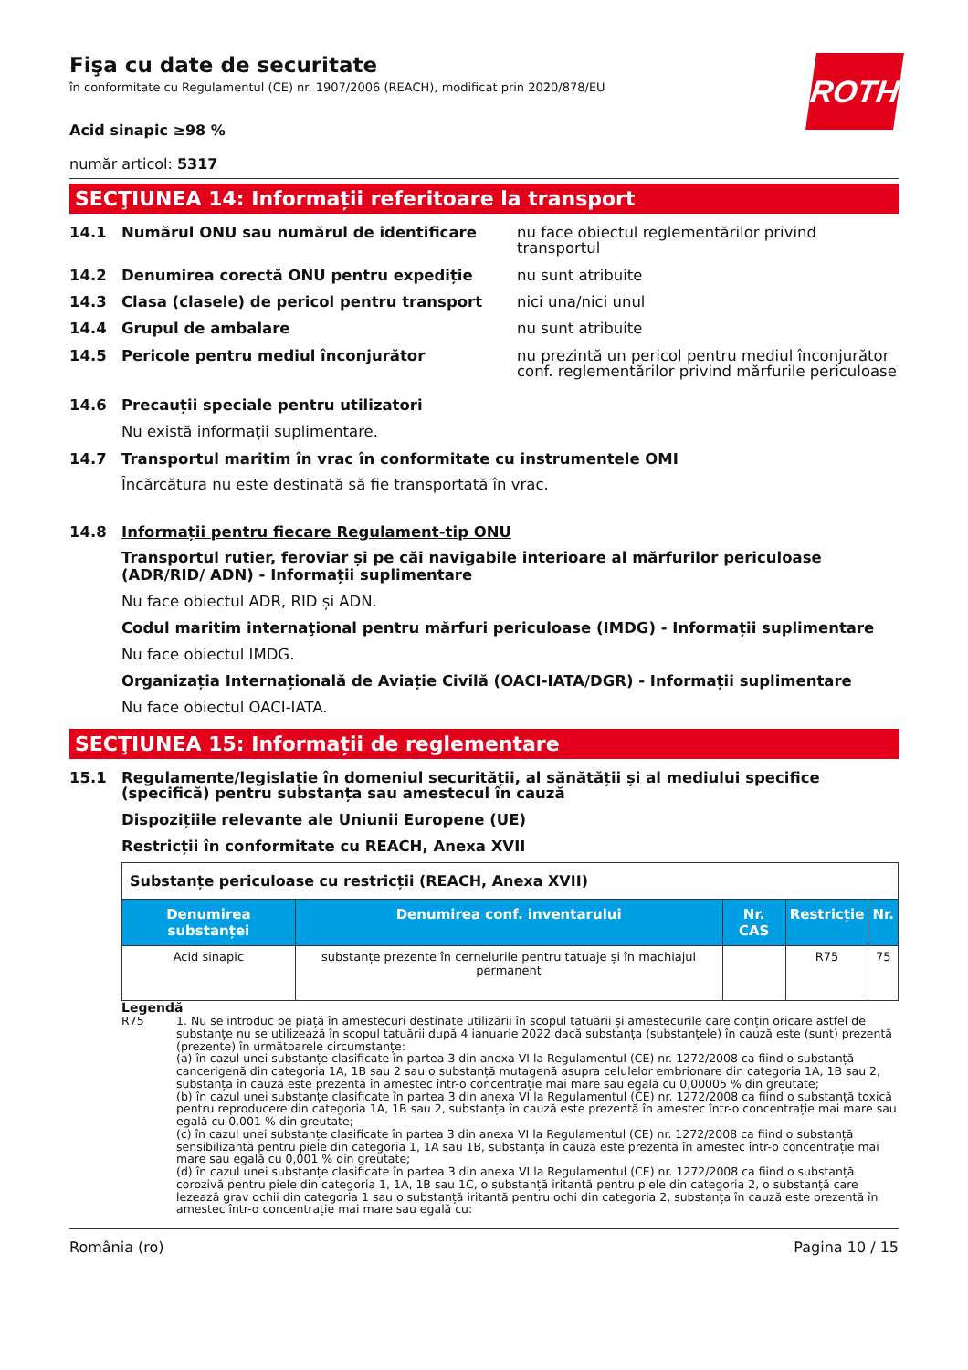ROTH
Fişa cu date de securitate
în conformitate cu Regulamentul (CE) nr. 1907/2006 (REACH), modificat prin 2020/878/EU
Acid sinapic ≥98 %
număr articol: 5317
SECŢIUNEA 14: Informații referitoare la transport
14.1 Numărul ONU sau numărul de identificare nu face obiectul reglementărilor privind transportul
14.2 Denumirea corectă ONU pentru expediție nu sunt atribuite
14.3 Clasa (clasele) de pericol pentru transport nici una/nici unul
14.4 Grupul de ambalare nu sunt atribuite
14.5 Pericole pentru mediul înconjurător nu prezintă un pericol pentru mediul înconjurător conf. reglementărilor privind mărfurile periculoase
14.6 Precauții speciale pentru utilizatori
Nu există informații suplimentare.
14.7 Transportul maritim în vrac în conformitate cu instrumentele OMI
Încărcătura nu este destinată să fie transportată în vrac.
14.8 Informații pentru fiecare Regulament-tip ONU
Transportul rutier, feroviar și pe căi navigabile interioare al mărfurilor periculoase (ADR/RID/ ADN) - Informații suplimentare
Nu face obiectul ADR, RID și ADN.
Codul maritim internaţional pentru mărfuri periculoase (IMDG) - Informații suplimentare
Nu face obiectul IMDG.
Organizația Internațională de Aviație Civilă (OACI-IATA/DGR) - Informații suplimentare
Nu face obiectul OACI-IATA.
SECŢIUNEA 15: Informații de reglementare
15.1 Regulamente/legislație în domeniul securității, al sănătății și al mediului specifice (specifică) pentru substanța sau amestecul în cauză
Dispozițiile relevante ale Uniunii Europene (UE)
Restricții în conformitate cu REACH, Anexa XVII
| Substanțe periculoase cu restricții (REACH, Anexa XVII) | | | | |
| Denumirea substanței | Denumirea conf. inventarului | Nr. CAS | Restricție | Nr. |
| Acid sinapic | substanțe prezente în cernelurile pentru tatuaje și în machiajul permanent | | R75 | 75 |
Legendă
R75 1. Nu se introduc pe piață în amestecuri destinate utilizării în scopul tatuării și amestecurile care conțin oricare astfel de substanțe nu se utilizează în scopul tatuării după 4 ianuarie 2022 dacă substanța (substanțele) în cauză este (sunt) prezentă (prezente) în următoarele circumstanțe:
(a) în cazul unei substanțe clasificate în partea 3 din anexa VI la Regulamentul (CE) nr. 1272/2008 ca fiind o substanță cancerigenă din categoria 1A, 1B sau 2 sau o substanță mutagenă asupra celulelor embrionare din categoria 1A, 1B sau 2, substanța în cauză este prezentă în amestec într-o concentrație mai mare sau egală cu 0,00005 % din greutate;
(b) în cazul unei substanțe clasificate în partea 3 din anexa VI la Regulamentul (CE) nr. 1272/2008 ca fiind o substanță toxică pentru reproducere din categoria 1A, 1B sau 2, substanța în cauză este prezentă în amestec într-o concentrație mai mare sau egală cu 0,001 % din greutate;
(c) în cazul unei substanțe clasificate în partea 3 din anexa VI la Regulamentul (CE) nr. 1272/2008 ca fiind o substanță sensibilizantă pentru piele din categoria 1, 1A sau 1B, substanța în cauză este prezentă în amestec într-o concentrație mai mare sau egală cu 0,001 % din greutate;
(d) în cazul unei substanțe clasificate în partea 3 din anexa VI la Regulamentul (CE) nr. 1272/2008 ca fiind o substanță corozivă pentru piele din categoria 1, 1A, 1B sau 1C, o substanță iritantă pentru piele din categoria 2, o substanță care lezează grav ochii din categoria 1 sau o substanță iritantă pentru ochi din categoria 2, substanța în cauză este prezentă în amestec într-o concentrație mai mare sau egală cu:
România (ro) Pagina 10 / 15